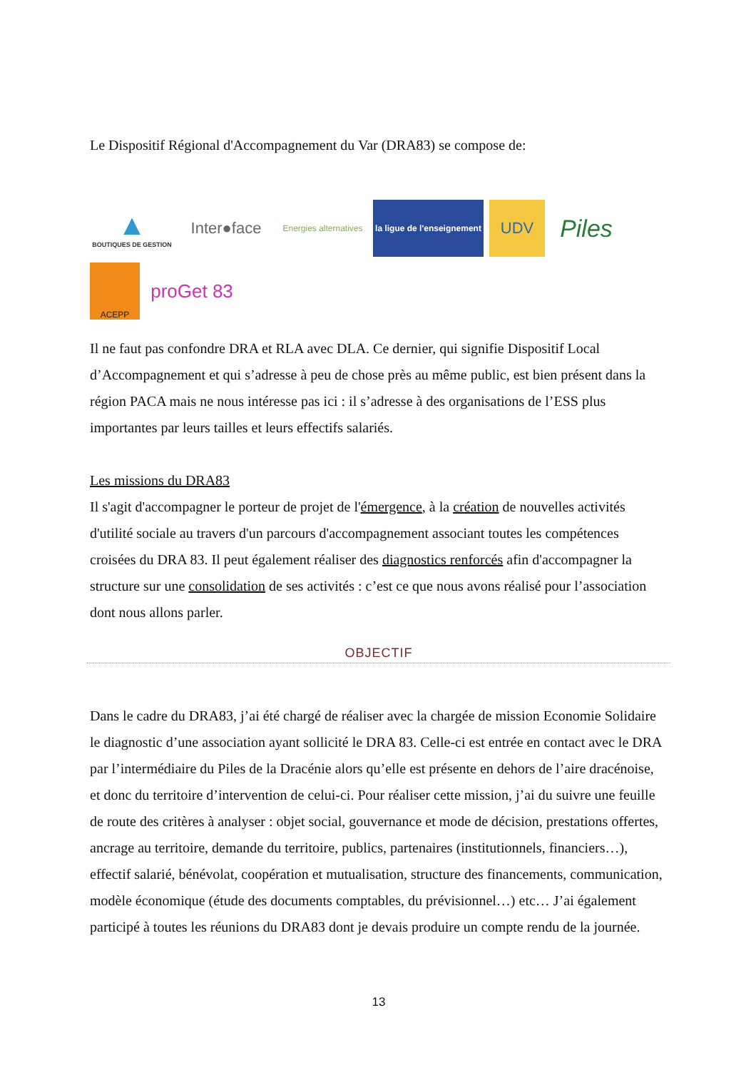Le Dispositif Régional d'Accompagnement du Var (DRA83) se compose de:
▲
BOUTIQUES DE GESTION
Inter●face
Energies alternatives
la ligue de l'enseignement
UDV
Piles
ACEPP
proGet 83
Il ne faut pas confondre DRA et RLA avec DLA. Ce dernier, qui signifie Dispositif Local d’Accompagnement et qui s’adresse à peu de chose près au même public, est bien présent dans la région PACA mais ne nous intéresse pas ici : il s’adresse à des organisations de l’ESS plus importantes par leurs tailles et leurs effectifs salariés.
Les missions du DRA83
Il s'agit d'accompagner le porteur de projet de l'émergence, à la création de nouvelles activités d'utilité sociale au travers d'un parcours d'accompagnement associant toutes les compétences croisées du DRA 83. Il peut également réaliser des diagnostics renforcés afin d'accompagner la structure sur une consolidation de ses activités : c’est ce que nous avons réalisé pour l’association dont nous allons parler.
OBJECTIF
Dans le cadre du DRA83, j’ai été chargé de réaliser avec la chargée de mission Economie Solidaire le diagnostic d’une association ayant sollicité le DRA 83. Celle-ci est entrée en contact avec le DRA par l’intermédiaire du Piles de la Dracénie alors qu’elle est présente en dehors de l’aire dracénoise, et donc du territoire d’intervention de celui-ci. Pour réaliser cette mission, j’ai du suivre une feuille de route des critères à analyser : objet social, gouvernance et mode de décision, prestations offertes, ancrage au territoire, demande du territoire, publics, partenaires (institutionnels, financiers…), effectif salarié, bénévolat, coopération et mutualisation, structure des financements, communication, modèle économique (étude des documents comptables, du prévisionnel…) etc… J’ai également participé à toutes les réunions du DRA83 dont je devais produire un compte rendu de la journée.
13